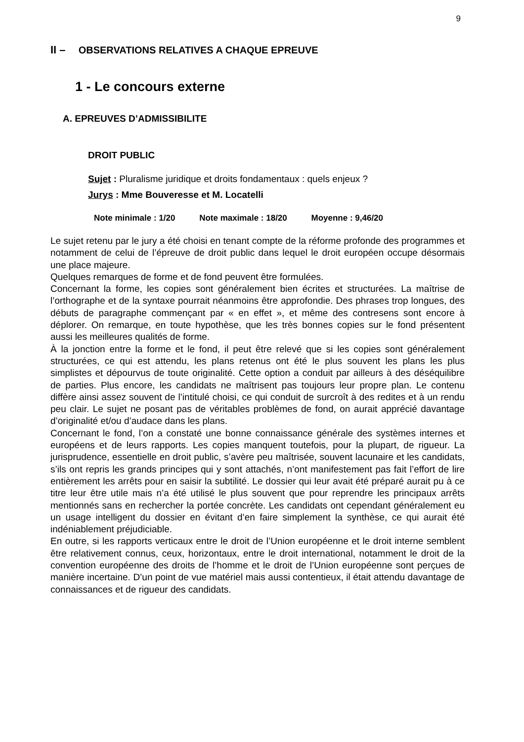9
II – OBSERVATIONS RELATIVES A CHAQUE EPREUVE
1 - Le concours externe
A. EPREUVES D’ADMISSIBILITE
DROIT PUBLIC
Sujet : Pluralisme juridique et droits fondamentaux : quels enjeux ?
Jurys : Mme Bouveresse et M. Locatelli
Note minimale : 1/20 Note maximale : 18/20 Moyenne : 9,46/20
Le sujet retenu par le jury a été choisi en tenant compte de la réforme profonde des programmes et notamment de celui de l’épreuve de droit public dans lequel le droit européen occupe désormais une place majeure.
Quelques remarques de forme et de fond peuvent être formulées.
Concernant la forme, les copies sont généralement bien écrites et structurées. La maîtrise de l’orthographe et de la syntaxe pourrait néanmoins être approfondie. Des phrases trop longues, des débuts de paragraphe commençant par « en effet », et même des contresens sont encore à déplorer. On remarque, en toute hypothèse, que les très bonnes copies sur le fond présentent aussi les meilleures qualités de forme.
À la jonction entre la forme et le fond, il peut être relevé que si les copies sont généralement structurées, ce qui est attendu, les plans retenus ont été le plus souvent les plans les plus simplistes et dépourvus de toute originalité. Cette option a conduit par ailleurs à des déséquilibre de parties. Plus encore, les candidats ne maîtrisent pas toujours leur propre plan. Le contenu diffère ainsi assez souvent de l’intitulé choisi, ce qui conduit de surcroît à des redites et à un rendu peu clair. Le sujet ne posant pas de véritables problèmes de fond, on aurait apprécié davantage d’originalité et/ou d’audace dans les plans.
Concernant le fond, l’on a constaté une bonne connaissance générale des systèmes internes et européens et de leurs rapports. Les copies manquent toutefois, pour la plupart, de rigueur. La jurisprudence, essentielle en droit public, s’avère peu maîtrisée, souvent lacunaire et les candidats, s’ils ont repris les grands principes qui y sont attachés, n’ont manifestement pas fait l’effort de lire entièrement les arrêts pour en saisir la subtilité. Le dossier qui leur avait été préparé aurait pu à ce titre leur être utile mais n’a été utilisé le plus souvent que pour reprendre les principaux arrêts mentionnés sans en rechercher la portée concrète. Les candidats ont cependant généralement eu un usage intelligent du dossier en évitant d’en faire simplement la synthèse, ce qui aurait été indéniablement préjudiciable.
En outre, si les rapports verticaux entre le droit de l’Union européenne et le droit interne semblent être relativement connus, ceux, horizontaux, entre le droit international, notamment le droit de la convention européenne des droits de l’homme et le droit de l’Union européenne sont perçues de manière incertaine. D’un point de vue matériel mais aussi contentieux, il était attendu davantage de connaissances et de rigueur des candidats.